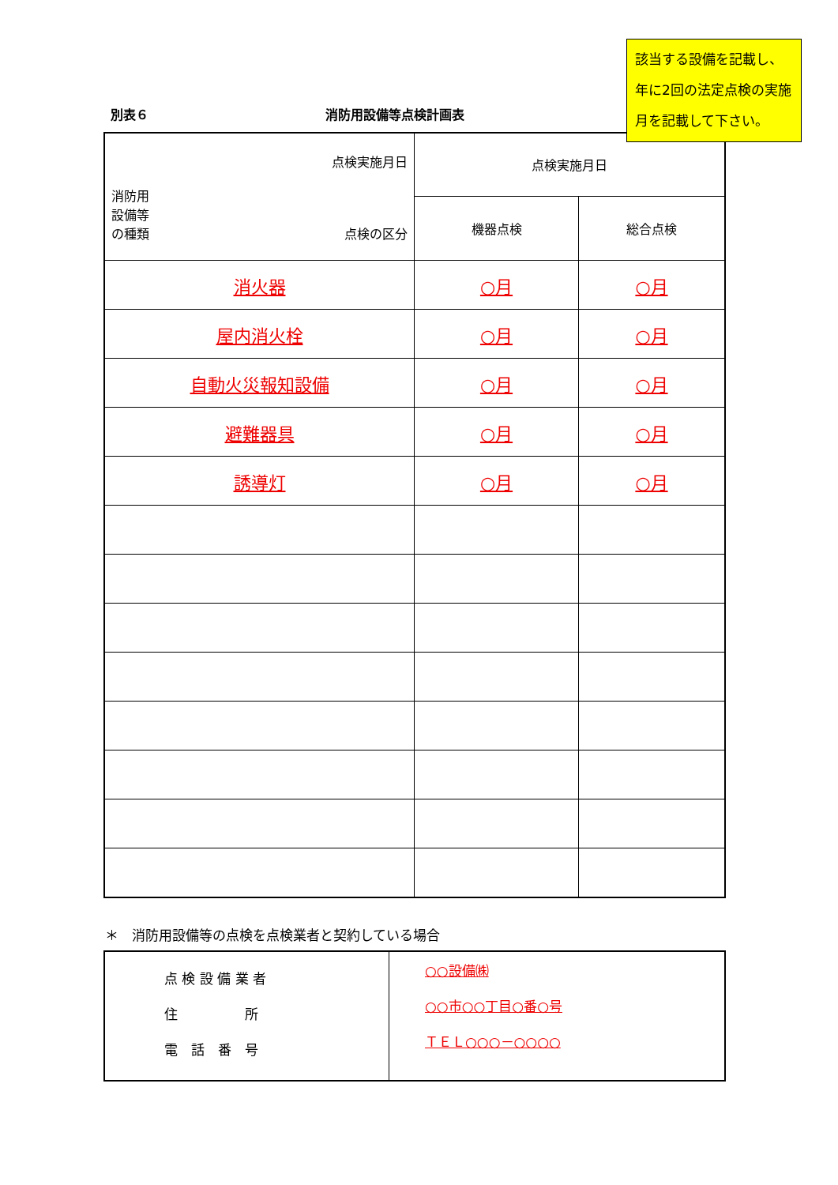別表６ 消防用設備等点検計画表
| 点検実施月日 消防用 設備等 の種類 点検の区分 | 点検実施月日 | |
| | 機器点検 | 総合点検 |
| 消火器 | ○月 | ○月 |
| 屋内消火栓 | ○月 | ○月 |
| 自動火災報知設備 | ○月 | ○月 |
| 避難器具 | ○月 | ○月 |
| 誘導灯 | ○月 | ○月 |
＊　消防用設備等の点検を点検業者と契約している場合
| 点 検 設 備 業 者 住 所 電 話 番 号 | ○○設備㈱ ○○市○○丁目○番○号 ＴＥＬ○○○－○○○○ |
該当する設備を記載し、年に2回の法定点検の実施月を記載して下さい。